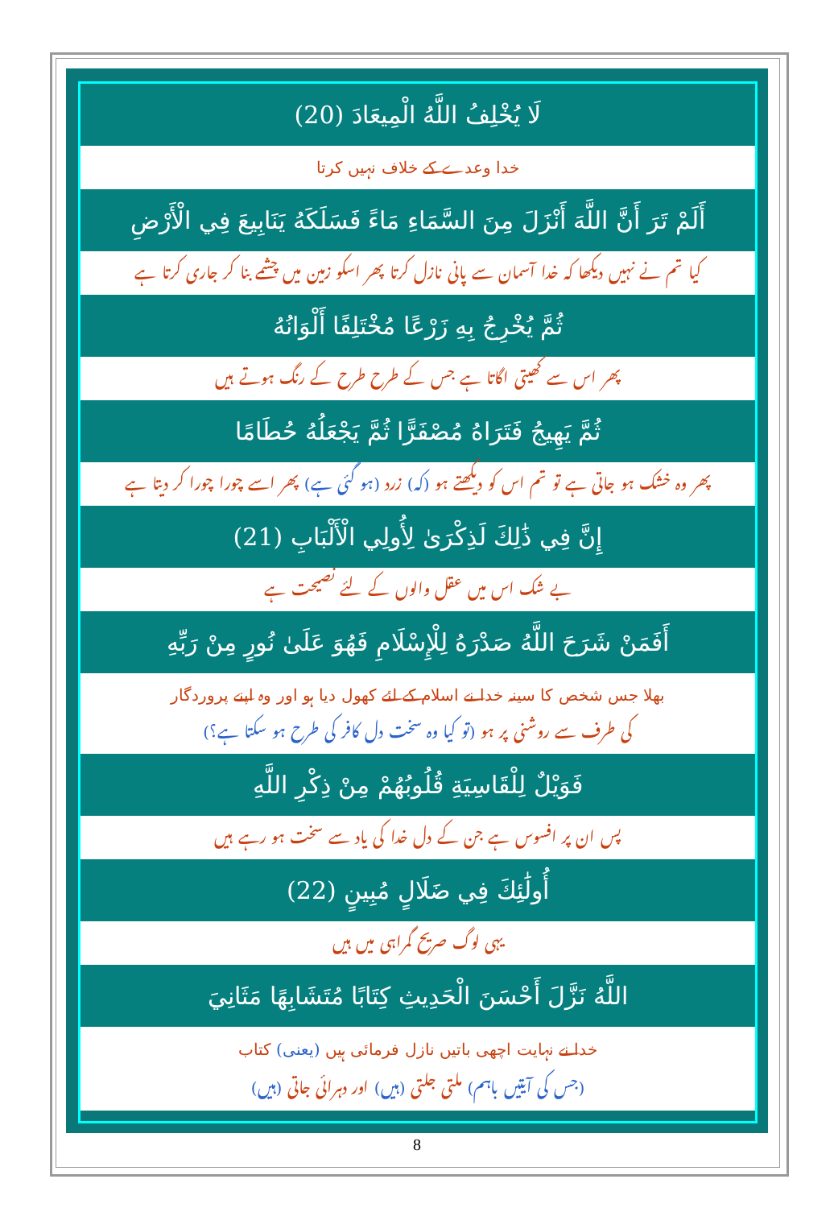لَا يُخْلِفُ اللَّهُ الْمِيعَادَ (20)
خدا وعدے کے خلاف نہیں کرتا
أَلَمْ تَرَ أَنَّ اللَّهَ أَنْزَلَ مِنَ السَّمَاءِ مَاءً فَسَلَكَهُ يَنَابِيعَ فِي الْأَرْضِ
کیا تم نے نہیں دیکھا کہ خدا آسمان سے پانی نازل کرتا پھر اسکو زمین میں چشمے بنا کر جاری کرتا ہے
ثُمَّ يُخْرِجُ بِهِ زَرْعًا مُخْتَلِفًا أَلْوَانُهُ
پھر اس سے کھیتی اگاتا ہے جس کے طرح طرح کے رنگ ہوتے ہیں
ثُمَّ يَهِيجُ فَتَرَاهُ مُصْفَرًّا ثُمَّ يَجْعَلُهُ حُطَامًا
پھر وہ خشک ہو جاتی ہے تو تم اس کو دیکھتے ہو (کہ) زرد (ہو گئی ہے) پھر اسے چورا چورا کر دیتا ہے
إِنَّ فِي ذَٰلِكَ لَذِكْرَىٰ لِأُولِي الْأَلْبَابِ (21)
بے شک اس میں عقل والوں کے لئے نصیحت ہے
أَفَمَنْ شَرَحَ اللَّهُ صَدْرَهُ لِلْإِسْلَامِ فَهُوَ عَلَىٰ نُورٍ مِنْ رَبِّهِ
بھلا جس شخص کا سینہ خدا نے اسلام کے لئے کھول دیا ہو اور وہ اپنے پروردگار
کی طرف سے روشنی پر ہو (تو کیا وہ سخت دل کافر کی طرح ہو سکتا ہے؟)
فَوَيْلٌ لِلْقَاسِيَةِ قُلُوبُهُمْ مِنْ ذِكْرِ اللَّهِ
پس ان پر افسوس ہے جن کے دل خدا کی یاد سے سخت ہو رہے ہیں
أُولَٰئِكَ فِي ضَلَالٍ مُبِينٍ (22)
یہی لوگ صریح گمراہی میں ہیں
اللَّهُ نَزَّلَ أَحْسَنَ الْحَدِيثِ كِتَابًا مُتَشَابِهًا مَثَانِيَ
خدا نے نہایت اچھی باتیں نازل فرمائی ہیں (یعنی) کتاب
(جس کی آیتیں باہم) ملتی جلتی (ہیں) اور دہرائی جاتی (ہیں)
8